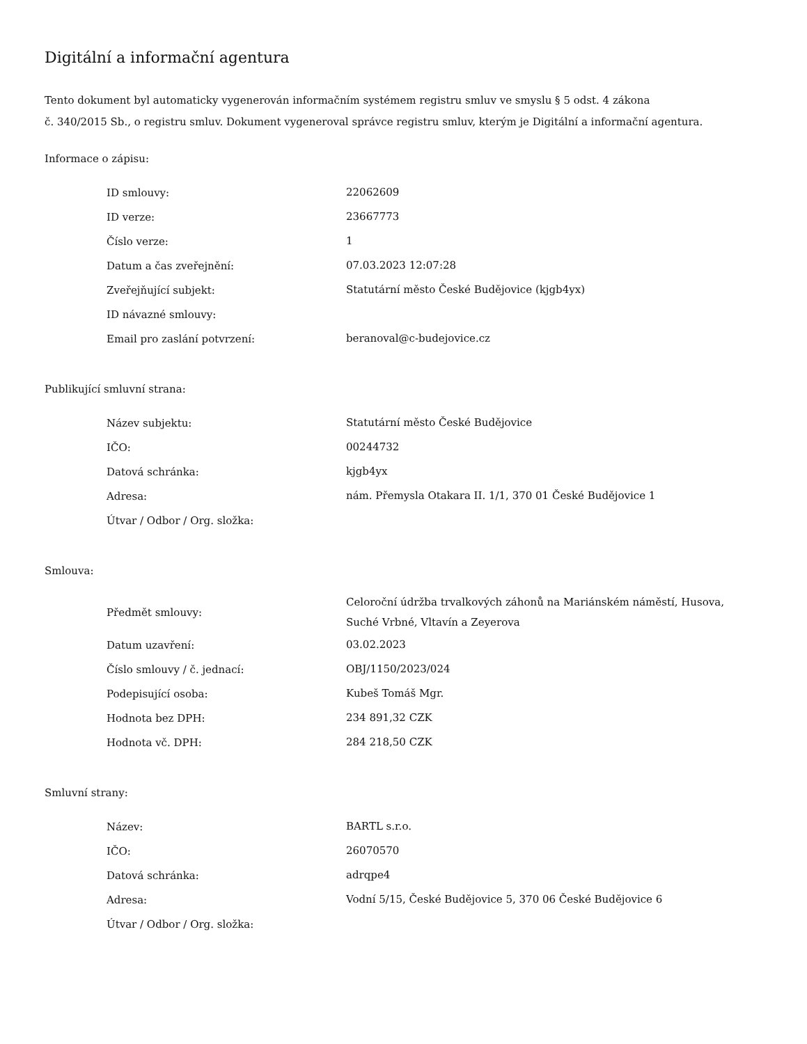Digitální a informační agentura
Tento dokument byl automaticky vygenerován informačním systémem registru smluv ve smyslu § 5 odst. 4 zákona
č. 340/2015 Sb., o registru smluv. Dokument vygeneroval správce registru smluv, kterým je Digitální a informační agentura.
Informace o zápisu:
| ID smlouvy: | 22062609 |
| ID verze: | 23667773 |
| Číslo verze: | 1 |
| Datum a čas zveřejnění: | 07.03.2023 12:07:28 |
| Zveřejňující subjekt: | Statutární město České Budějovice (kjgb4yx) |
| ID návazné smlouvy: | |
| Email pro zaslání potvrzení: | beranoval@c-budejovice.cz |
Publikující smluvní strana:
| Název subjektu: | Statutární město České Budějovice |
| IČO: | 00244732 |
| Datová schránka: | kjgb4yx |
| Adresa: | nám. Přemysla Otakara II. 1/1, 370 01 České Budějovice 1 |
| Útvar / Odbor / Org. složka: | |
Smlouva:
| Předmět smlouvy: | Celoroční údržba trvalkových záhonů na Mariánském náměstí, Husova, Suché Vrbné, Vltavín a Zeyerova |
| Datum uzavření: | 03.02.2023 |
| Číslo smlouvy / č. jednací: | OBJ/1150/2023/024 |
| Podepisující osoba: | Kubeš Tomáš Mgr. |
| Hodnota bez DPH: | 234 891,32 CZK |
| Hodnota vč. DPH: | 284 218,50 CZK |
Smluvní strany:
| Název: | BARTL s.r.o. |
| IČO: | 26070570 |
| Datová schránka: | adrqpe4 |
| Adresa: | Vodní 5/15, České Budějovice 5, 370 06 České Budějovice 6 |
| Útvar / Odbor / Org. složka: | |